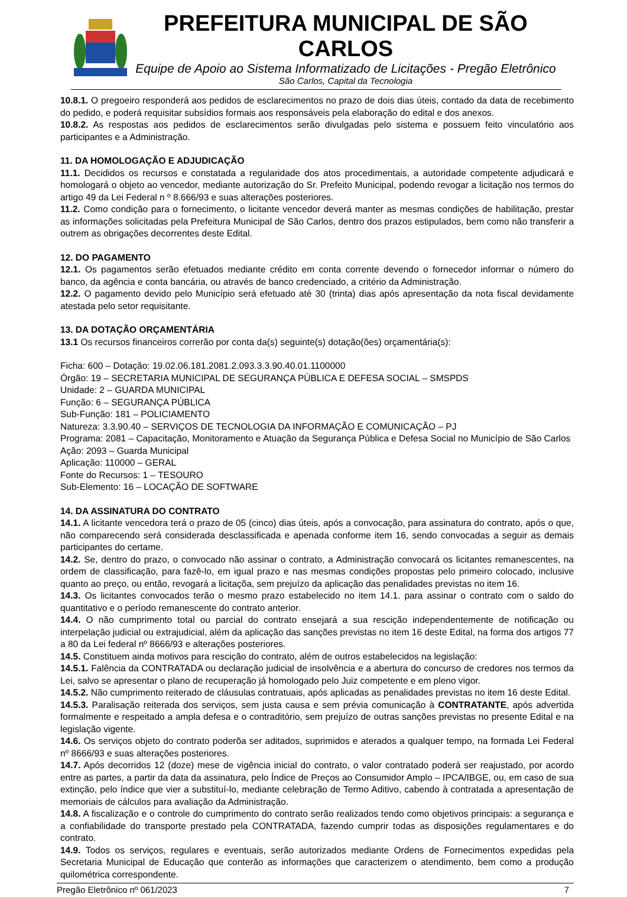PREFEITURA MUNICIPAL DE SÃO CARLOS
Equipe de Apoio ao Sistema Informatizado de Licitações - Pregão Eletrônico
São Carlos, Capital da Tecnologia
10.8.1. O pregoeiro responderá aos pedidos de esclarecimentos no prazo de dois dias úteis, contado da data de recebimento do pedido, e poderá requisitar subsídios formais aos responsáveis pela elaboração do edital e dos anexos.
10.8.2. As respostas aos pedidos de esclarecimentos serão divulgadas pelo sistema e possuem feito vinculatório aos participantes e a Administração.
11. DA HOMOLOGAÇÃO E ADJUDICAÇÃO
11.1. Decididos os recursos e constatada a regularidade dos atos procedimentais, a autoridade competente adjudicará e homologará o objeto ao vencedor, mediante autorização do Sr. Prefeito Municipal, podendo revogar a licitação nos termos do artigo 49 da Lei Federal n º 8.666/93 e suas alterações posteriores.
11.2. Como condição para o fornecimento, o licitante vencedor deverá manter as mesmas condições de habilitação, prestar as informações solicitadas pela Prefeitura Municipal de São Carlos, dentro dos prazos estipulados, bem como não transferir a outrem as obrigações decorrentes deste Edital.
12. DO PAGAMENTO
12.1. Os pagamentos serão efetuados mediante crédito em conta corrente devendo o fornecedor informar o número do banco, da agência e conta bancária, ou através de banco credenciado, a critério da Administração.
12.2. O pagamento devido pelo Município será efetuado até 30 (trinta) dias após apresentação da nota fiscal devidamente atestada pelo setor requisitante.
13. DA DOTAÇÃO ORÇAMENTÁRIA
13.1 Os recursos financeiros correrão por conta da(s) seguinte(s) dotação(ões) orçamentária(s):
Ficha: 600 – Dotação: 19.02.06.181.2081.2.093.3.3.90.40.01.1100000
Órgão: 19 – SECRETARIA MUNICIPAL DE SEGURANÇA PÚBLICA E DEFESA SOCIAL – SMSPDS
Unidade: 2 – GUARDA MUNICIPAL
Função: 6 – SEGURANÇA PÚBLICA
Sub-Função: 181 – POLICIAMENTO
Natureza: 3.3.90.40 – SERVIÇOS DE TECNOLOGIA DA INFORMAÇÃO E COMUNICAÇÃO – PJ
Programa: 2081 – Capacitação, Monitoramento e Atuação da Segurança Pública e Defesa Social no Município de São Carlos
Ação: 2093 – Guarda Municipal
Aplicação: 110000 – GERAL
Fonte do Recursos: 1 – TESOURO
Sub-Elemento: 16 – LOCAÇÃO DE SOFTWARE
14. DA ASSINATURA DO CONTRATO
14.1. A licitante vencedora terá o prazo de 05 (cinco) dias úteis, após a convocação, para assinatura do contrato, após o que, não comparecendo será considerada desclassificada e apenada conforme item 16, sendo convocadas a seguir as demais participantes do certame.
14.2. Se, dentro do prazo, o convocado não assinar o contrato, a Administração convocará os licitantes remanescentes, na ordem de classificação, para fazê-lo, em igual prazo e nas mesmas condições propostas pelo primeiro colocado, inclusive quanto ao preço, ou então, revogará a licitaçõa, sem prejuízo da aplicação das penalidades previstas no item 16.
14.3. Os licitantes convocados terão o mesmo prazo estabelecido no item 14.1. para assinar o contrato com o saldo do quantitativo e o período remanescente do contrato anterior.
14.4. O não cumprimento total ou parcial do contrato ensejará a sua rescição independentemente de notificação ou interpelação judicial ou extrajudicial, além da aplicação das sanções previstas no item 16 deste Edital, na forma dos artigos 77 a 80 da Lei federal nº 8666/93 e alterações posteriores.
14.5. Constituem ainda motivos para rescição do contrato, além de outros estabelecidos na legislação:
14.5.1. Falência da CONTRATADA ou declaração judicial de insolvência e a abertura do concurso de credores nos termos da Lei, salvo se apresentar o plano de recuperação já homologado pelo Juiz competente e em pleno vigor.
14.5.2. Não cumprimento reiterado de cláusulas contratuais, após aplicadas as penalidades previstas no item 16 deste Edital.
14.5.3. Paralisação reiterada dos serviços, sem justa causa e sem prévia comunicação à CONTRATANTE, após advertida formalmente e respeitado a ampla defesa e o contraditório, sem prejuízo de outras sanções previstas no presente Edital e na legislação vigente.
14.6. Os serviços objeto do contrato poderõa ser aditados, suprimidos e aterados a qualquer tempo, na formada Lei Federal nº 8666/93 e suas alterações posteriores.
14.7. Após decorridos 12 (doze) mese de vigência inicial do contrato, o valor contratado poderá ser reajustado, por acordo entre as partes, a partir da data da assinatura, pelo Índice de Preços ao Consumidor Amplo – IPCA/IBGE, ou, em caso de sua extinção, pelo índice que vier a substituí-lo, mediante celebração de Termo Aditivo, cabendo à contratada a apresentação de memoriais de cálculos para avaliação da Administração.
14.8. A fiscalização e o controle do cumprimento do contrato serão realizados tendo como objetivos principais: a segurança e a confiabilidade do transporte prestado pela CONTRATADA, fazendo cumprir todas as disposições regulamentares e do contrato.
14.9. Todos os serviços, regulares e eventuais, serão autorizados mediante Ordens de Fornecimentos expedidas pela Secretaria Municipal de Educação que conterão as informações que caracterizem o atendimento, bem como a produção quilométrica correspondente.
Pregão Eletrônico nº 061/2023 7